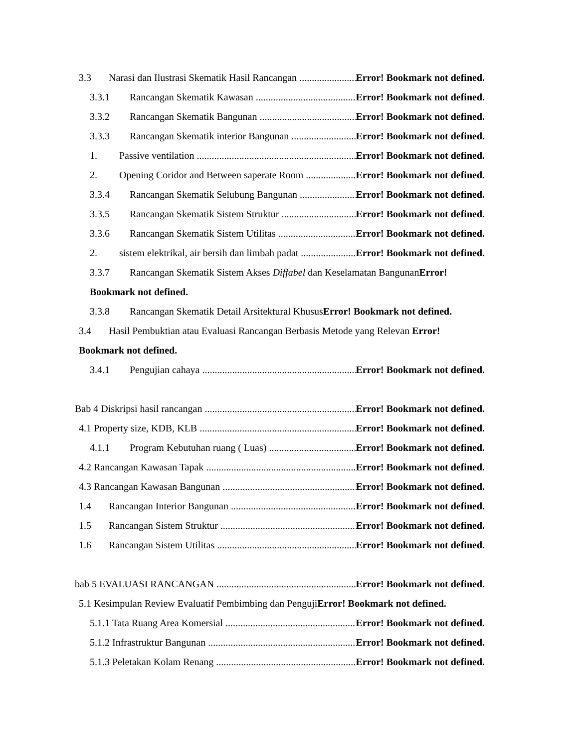3.3 Narasi dan Ilustrasi Skematik Hasil Rancangan Error! Bookmark not defined.
3.3.1 Rancangan Skematik Kawasan Error! Bookmark not defined.
3.3.2 Rancangan Skematik Bangunan Error! Bookmark not defined.
3.3.3 Rancangan Skematik interior Bangunan Error! Bookmark not defined.
1. Passive ventilation Error! Bookmark not defined.
2. Opening Coridor and Between saperate Room Error! Bookmark not defined.
3.3.4 Rancangan Skematik Selubung Bangunan Error! Bookmark not defined.
3.3.5 Rancangan Skematik Sistem Struktur Error! Bookmark not defined.
3.3.6 Rancangan Skematik Sistem Utilitas Error! Bookmark not defined.
2. sistem elektrikal, air bersih dan limbah padat Error! Bookmark not defined.
3.3.7 Rancangan Skematik Sistem Akses Diffabel dan Keselamatan BangunanError!
Bookmark not defined.
3.3.8 Rancangan Skematik Detail Arsitektural KhususError! Bookmark not defined.
3.4 Hasil Pembuktian atau Evaluasi Rancangan Berbasis Metode yang Relevan Error!
Bookmark not defined.
3.4.1 Pengujian cahaya Error! Bookmark not defined.
Bab 4 Diskripsi hasil rancangan Error! Bookmark not defined.
4.1 Property size, KDB, KLB Error! Bookmark not defined.
4.1.1 Program Kebutuhan ruang ( Luas) Error! Bookmark not defined.
4.2 Rancangan Kawasan Tapak Error! Bookmark not defined.
4.3 Rancangan Kawasan Bangunan Error! Bookmark not defined.
1.4 Rancangan Interior Bangunan Error! Bookmark not defined.
1.5 Rancangan Sistem Struktur Error! Bookmark not defined.
1.6 Rancangan Sistem Utilitas Error! Bookmark not defined.
bab 5 EVALUASI RANCANGAN Error! Bookmark not defined.
5.1 Kesimpulan Review Evaluatif Pembimbing dan PengujiError! Bookmark not defined.
5.1.1 Tata Ruang Area Komersial Error! Bookmark not defined.
5.1.2 Infrastruktur Bangunan Error! Bookmark not defined.
5.1.3 Peletakan Kolam Renang Error! Bookmark not defined.